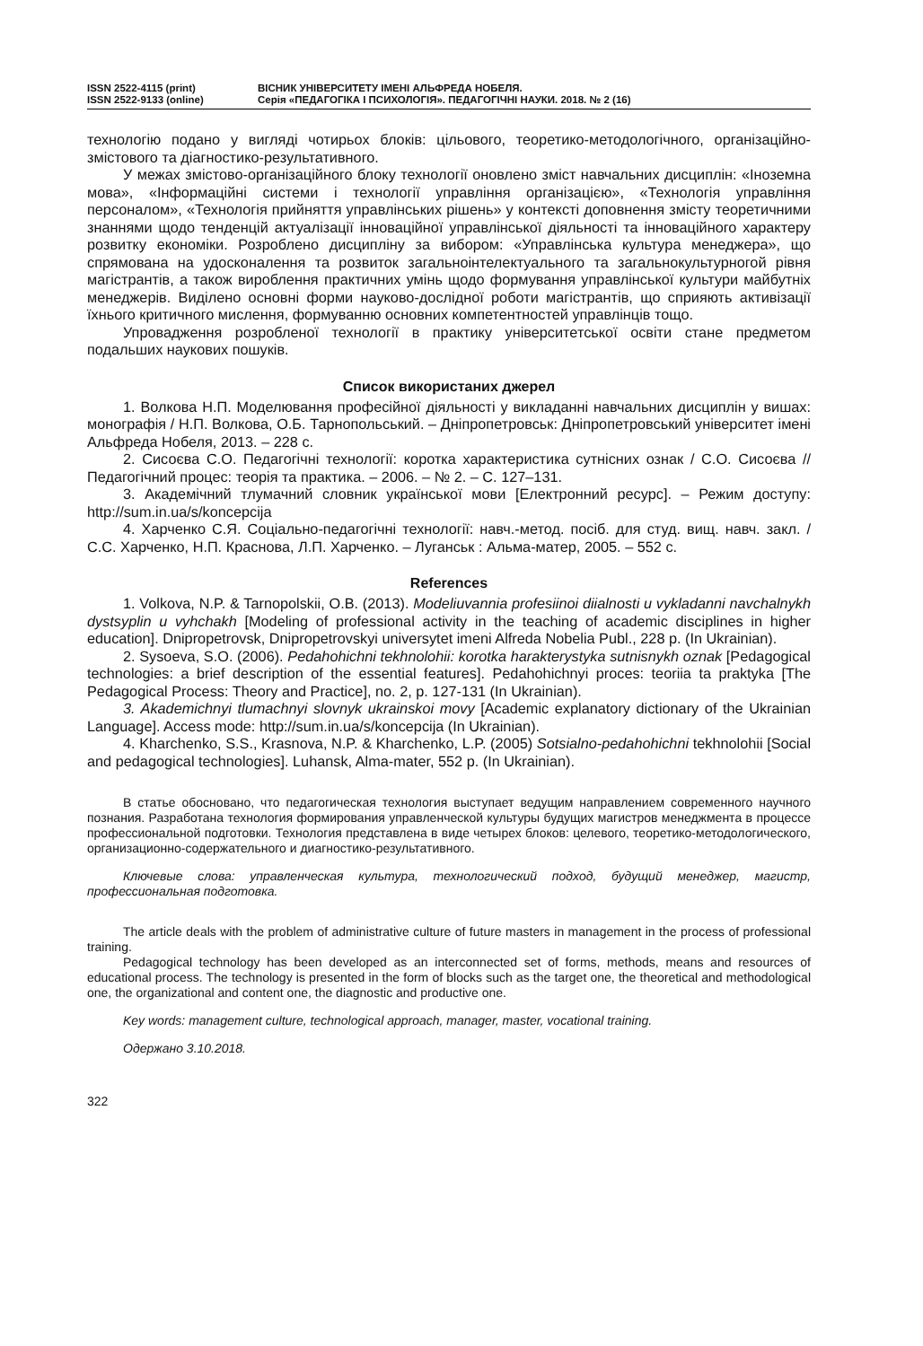ISSN 2522-4115 (print)
ISSN 2522-9133 (online)
ВІСНИК УНІВЕРСИТЕТУ ІМЕНІ АЛЬФРЕДА НОБЕЛЯ.
Серія «ПЕДАГОГІКА І ПСИХОЛОГІЯ». ПЕДАГОГІЧНІ НАУКИ. 2018. № 2 (16)
технологію подано у вигляді чотирьох блоків: цільового, теоретико-методологічного, організаційно-змістового та діагностико-результативного.
У межах змістово-організаційного блоку технології оновлено зміст навчальних дисциплін: «Іноземна мова», «Інформаційні системи і технології управління організацією», «Технологія управління персоналом», «Технологія прийняття управлінських рішень» у контексті доповнення змісту теоретичними знаннями щодо тенденцій актуалізації інноваційної управлінської діяльності та інноваційного характеру розвитку економіки. Розроблено дисципліну за вибором: «Управлінська культура менеджера», що спрямована на удосконалення та розвиток загальноінтелектуального та загальнокультурногой рівня магістрантів, а також вироблення практичних умінь щодо формування управлінської культури майбутніх менеджерів. Виділено основні форми науково-дослідної роботи магістрантів, що сприяють активізації їхнього критичного мислення, формуванню основних компетентностей управлінців тощо.
Упровадження розробленої технології в практику університетської освіти стане предметом подальших наукових пошуків.
Список використаних джерел
1. Волкова Н.П. Моделювання професійної діяльності у викладанні навчальних дисциплін у вишах: монографія / Н.П. Волкова, О.Б. Тарнопольський. – Дніпропетровськ: Дніпропетровський університет імені Альфреда Нобеля, 2013. – 228 с.
2. Сисоєва С.О. Педагогічні технології: коротка характеристика сутнісних ознак / С.О. Сисоєва // Педагогічний процес: теорія та практика. – 2006. – № 2. – С. 127–131.
3. Академічний тлумачний словник української мови [Електронний ресурс]. – Режим доступу: http://sum.in.ua/s/koncepcija
4. Харченко С.Я. Соціально-педагогічні технології: навч.-метод. посіб. для студ. вищ. навч. закл. / С.С. Харченко, Н.П. Краснова, Л.П. Харченко. – Луганськ : Альма-матер, 2005. – 552 с.
References
1. Volkova, N.P. & Tarnopolskii, O.B. (2013). Modeliuvannia profesiinoi diialnosti u vykladanni navchalnykh dystsyplin u vyhchakh [Modeling of professional activity in the teaching of academic disciplines in higher education]. Dnipropetrovsk, Dnipropetrovskyi universytet imeni Alfreda Nobelia Publ., 228 p. (In Ukrainian).
2. Sysoeva, S.O. (2006). Pedahohichni tekhnolohii: korotka harakterystyka sutnisnykh oznak [Pedagogical technologies: a brief description of the essential features]. Pedahohichnyi proces: teoriia ta praktyka [The Pedagogical Process: Theory and Practice], no. 2, p. 127-131 (In Ukrainian).
3. Akademichnyi tlumachnyi slovnyk ukrainskoi movy [Academic explanatory dictionary of the Ukrainian Language]. Access mode: http://sum.in.ua/s/koncepcija (In Ukrainian).
4. Kharchenko, S.S., Krasnova, N.P. & Kharchenko, L.P. (2005) Sotsialno-pedahohichni tekhnolohii [Social and pedagogical technologies]. Luhansk, Alma-mater, 552 p. (In Ukrainian).
В статье обосновано, что педагогическая технология выступает ведущим направлением современного научного познания. Разработана технология формирования управленческой культуры будущих магистров менеджмента в процессе профессиональной подготовки. Технология представлена в виде четырех блоков: целевого, теоретико-методологического, организационно-содержательного и диагностико-результативного.
Ключевые слова: управленческая культура, технологический подход, будущий менеджер, магистр, профессиональная подготовка.
The article deals with the problem of administrative culture of future masters in management in the process of professional training.
Pedagogical technology has been developed as an interconnected set of forms, methods, means and resources of educational process. The technology is presented in the form of blocks such as the target one, the theoretical and methodological one, the organizational and content one, the diagnostic and productive one.
Key words: management culture, technological approach, manager, master, vocational training.
Одержано 3.10.2018.
322